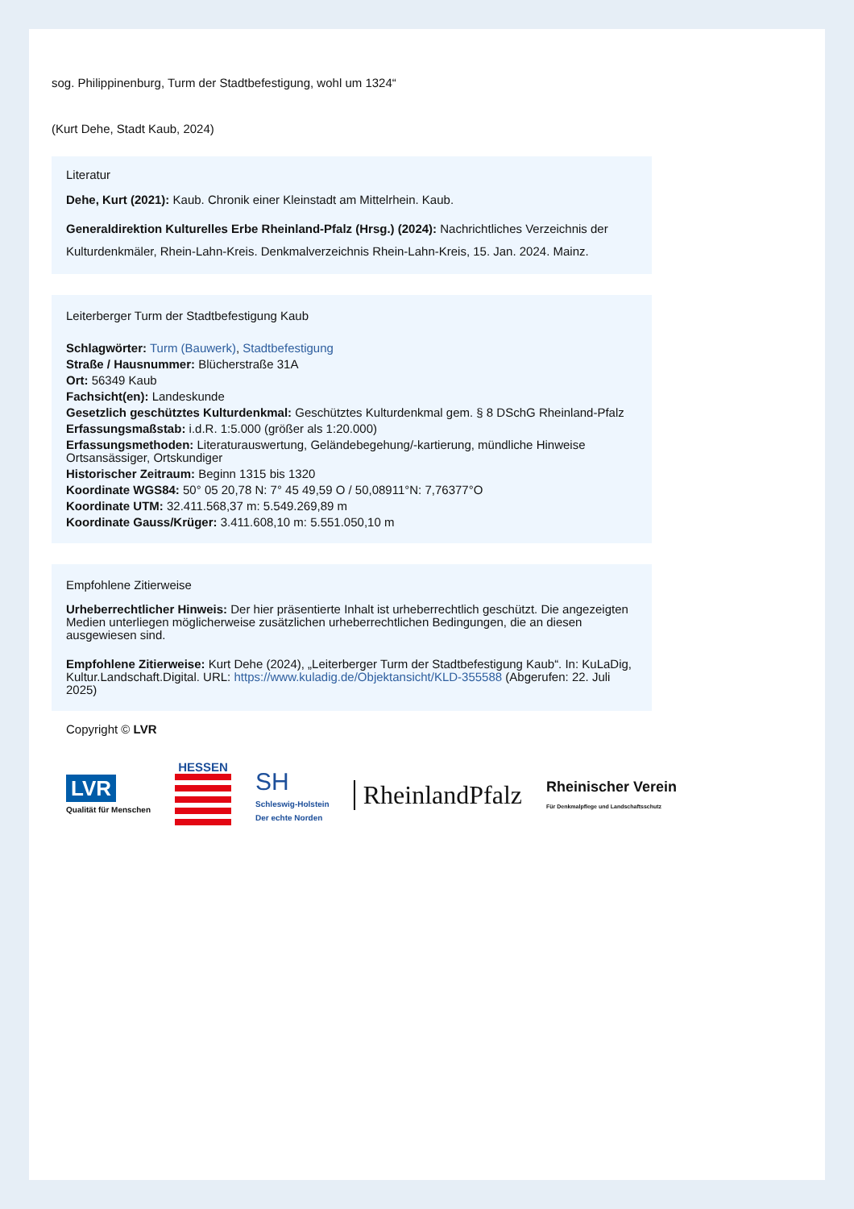sog. Philippinenburg, Turm der Stadtbefestigung, wohl um 1324“
(Kurt Dehe, Stadt Kaub, 2024)
Literatur
Dehe, Kurt (2021): Kaub. Chronik einer Kleinstadt am Mittelrhein. Kaub.
Generaldirektion Kulturelles Erbe Rheinland-Pfalz (Hrsg.) (2024): Nachrichtliches Verzeichnis der Kulturdenkmäler, Rhein-Lahn-Kreis. Denkmalverzeichnis Rhein-Lahn-Kreis, 15. Jan. 2024. Mainz.
Leiterberger Turm der Stadtbefestigung Kaub
Schlagwörter: Turm (Bauwerk), Stadtbefestigung
Straße / Hausnummer: Blücherstraße 31A
Ort: 56349 Kaub
Fachsicht(en): Landeskunde
Gesetzlich geschütztes Kulturdenkmal: Geschütztes Kulturdenkmal gem. § 8 DSchG Rheinland-Pfalz
Erfassungsmaßstab: i.d.R. 1:5.000 (größer als 1:20.000)
Erfassungsmethoden: Literaturauswertung, Geländebegehung/-kartierung, mündliche Hinweise Ortsansässiger, Ortskundiger
Historischer Zeitraum: Beginn 1315 bis 1320
Koordinate WGS84: 50° 05 20,78 N: 7° 45 49,59 O / 50,08911°N: 7,76377°O
Koordinate UTM: 32.411.568,37 m: 5.549.269,89 m
Koordinate Gauss/Krüger: 3.411.608,10 m: 5.551.050,10 m
Empfohlene Zitierweise
Urheberrechtlicher Hinweis: Der hier präsentierte Inhalt ist urheberrechtlich geschützt. Die angezeigten Medien unterliegen möglicherweise zusätzlichen urheberrechtlichen Bedingungen, die an diesen ausgewiesen sind.
Empfohlene Zitierweise: Kurt Dehe (2024), „Leiterberger Turm der Stadtbefestigung Kaub“. In: KuLaDig, Kultur.Landschaft.Digital. URL: https://www.kuladig.de/Objektansicht/KLD-355588 (Abgerufen: 22. Juli 2025)
Copyright © LVR
LVR
Qualität für Menschen
HESSEN
SH
Schleswig-Holstein
Der echte Norden
RheinlandPfalz
Rheinischer Verein
Für Denkmalpflege und Landschaftsschutz